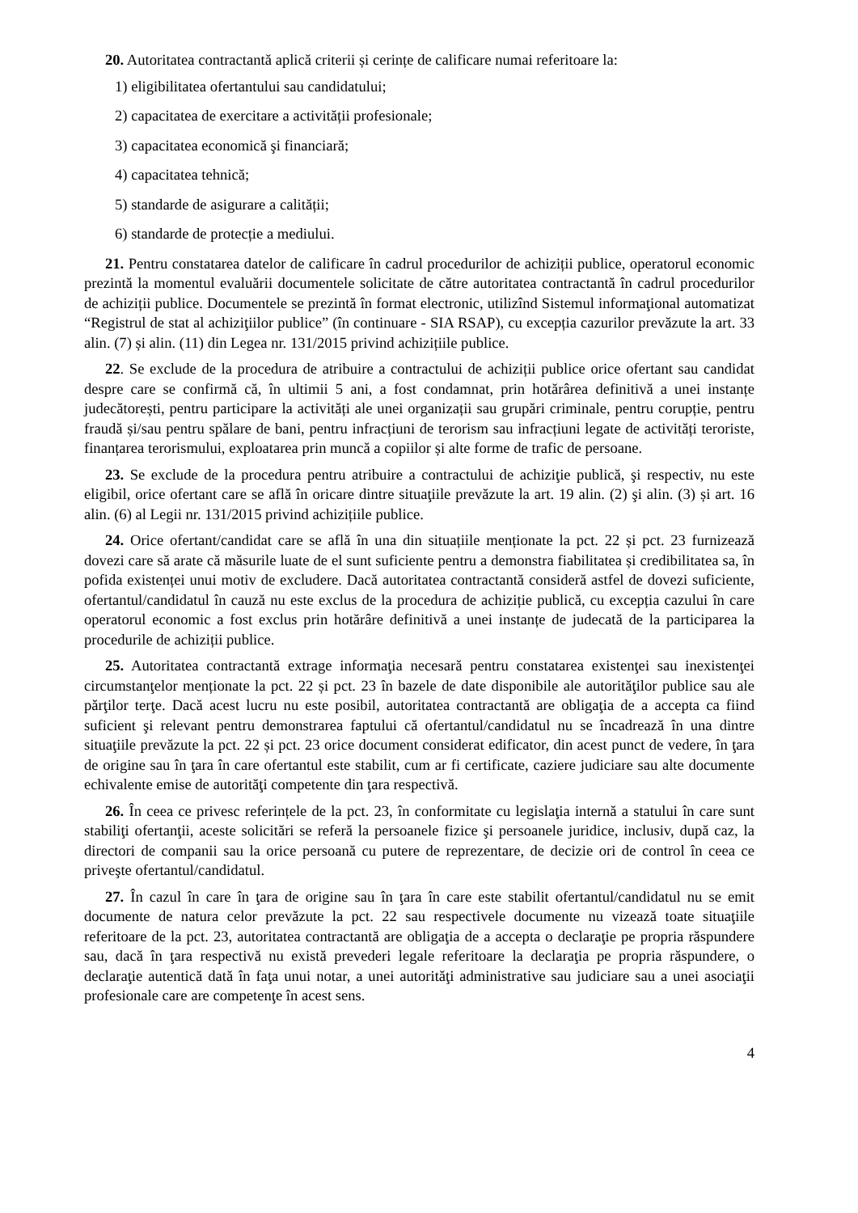20. Autoritatea contractantă aplică criterii și cerințe de calificare numai referitoare la:
1) eligibilitatea ofertantului sau candidatului;
2) capacitatea de exercitare a activității profesionale;
3) capacitatea economică şi financiară;
4) capacitatea tehnică;
5) standarde de asigurare a calității;
6) standarde de protecție a mediului.
21. Pentru constatarea datelor de calificare în cadrul procedurilor de achiziții publice, operatorul economic prezintă la momentul evaluării documentele solicitate de către autoritatea contractantă în cadrul procedurilor de achiziții publice. Documentele se prezintă în format electronic, utilizînd Sistemul informaţional automatizat “Registrul de stat al achiziţiilor publice” (în continuare - SIA RSAP), cu excepția cazurilor prevăzute la art. 33 alin. (7) și alin. (11) din Legea nr. 131/2015 privind achizițiile publice.
22. Se exclude de la procedura de atribuire a contractului de achiziții publice orice ofertant sau candidat despre care se confirmă că, în ultimii 5 ani, a fost condamnat, prin hotărârea definitivă a unei instanțe judecătorești, pentru participare la activități ale unei organizații sau grupări criminale, pentru corupție, pentru fraudă și/sau pentru spălare de bani, pentru infracțiuni de terorism sau infracțiuni legate de activități teroriste, finanțarea terorismului, exploatarea prin muncă a copiilor și alte forme de trafic de persoane.
23. Se exclude de la procedura pentru atribuire a contractului de achiziţie publică, şi respectiv, nu este eligibil, orice ofertant care se află în oricare dintre situaţiile prevăzute la art. 19 alin. (2) şi alin. (3) și art. 16 alin. (6) al Legii nr. 131/2015 privind achizițiile publice.
24. Orice ofertant/candidat care se află în una din situațiile menționate la pct. 22 și pct. 23 furnizează dovezi care să arate că măsurile luate de el sunt suficiente pentru a demonstra fiabilitatea și credibilitatea sa, în pofida existenței unui motiv de excludere. Dacă autoritatea contractantă consideră astfel de dovezi suficiente, ofertantul/candidatul în cauză nu este exclus de la procedura de achiziție publică, cu excepția cazului în care operatorul economic a fost exclus prin hotărâre definitivă a unei instanțe de judecată de la participarea la procedurile de achiziții publice.
25. Autoritatea contractantă extrage informaţia necesară pentru constatarea existenţei sau inexistenţei circumstanţelor menționate la pct. 22 și pct. 23 în bazele de date disponibile ale autorităţilor publice sau ale părţilor terţe. Dacă acest lucru nu este posibil, autoritatea contractantă are obligaţia de a accepta ca fiind suficient şi relevant pentru demonstrarea faptului că ofertantul/candidatul nu se încadrează în una dintre situaţiile prevăzute la pct. 22 și pct. 23 orice document considerat edificator, din acest punct de vedere, în ţara de origine sau în ţara în care ofertantul este stabilit, cum ar fi certificate, caziere judiciare sau alte documente echivalente emise de autorităţi competente din ţara respectivă.
26. În ceea ce privesc referințele de la pct. 23, în conformitate cu legislaţia internă a statului în care sunt stabiliţi ofertanţii, aceste solicitări se referă la persoanele fizice şi persoanele juridice, inclusiv, după caz, la directori de companii sau la orice persoană cu putere de reprezentare, de decizie ori de control în ceea ce priveşte ofertantul/candidatul.
27. În cazul în care în ţara de origine sau în ţara în care este stabilit ofertantul/candidatul nu se emit documente de natura celor prevăzute la pct. 22 sau respectivele documente nu vizează toate situaţiile referitoare de la pct. 23, autoritatea contractantă are obligaţia de a accepta o declaraţie pe propria răspundere sau, dacă în ţara respectivă nu există prevederi legale referitoare la declaraţia pe propria răspundere, o declaraţie autentică dată în faţa unui notar, a unei autorităţi administrative sau judiciare sau a unei asociaţii profesionale care are competenţe în acest sens.
4